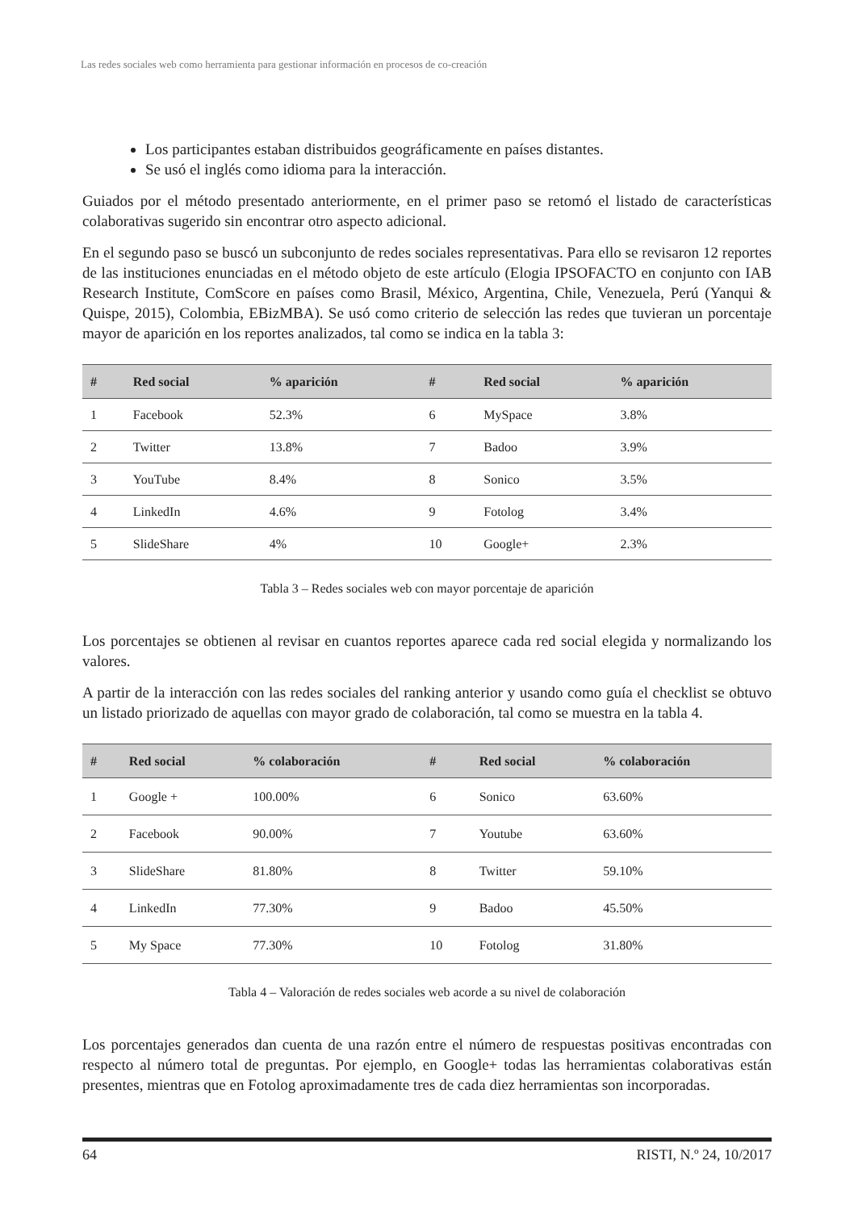Las redes sociales web como herramienta para gestionar información en procesos de co-creación
Los participantes estaban distribuidos geográficamente en países distantes.
Se usó el inglés como idioma para la interacción.
Guiados por el método presentado anteriormente, en el primer paso se retomó el listado de características colaborativas sugerido sin encontrar otro aspecto adicional.
En el segundo paso se buscó un subconjunto de redes sociales representativas. Para ello se revisaron 12 reportes de las instituciones enunciadas en el método objeto de este artículo (Elogia IPSOFACTO en conjunto con IAB Research Institute, ComScore en países como Brasil, México, Argentina, Chile, Venezuela, Perú (Yanqui & Quispe, 2015), Colombia, EBizMBA). Se usó como criterio de selección las redes que tuvieran un porcentaje mayor de aparición en los reportes analizados, tal como se indica en la tabla 3:
| # | Red social | % aparición | # | Red social | % aparición |
| --- | --- | --- | --- | --- | --- |
| 1 | Facebook | 52.3% | 6 | MySpace | 3.8% |
| 2 | Twitter | 13.8% | 7 | Badoo | 3.9% |
| 3 | YouTube | 8.4% | 8 | Sonico | 3.5% |
| 4 | LinkedIn | 4.6% | 9 | Fotolog | 3.4% |
| 5 | SlideShare | 4% | 10 | Google+ | 2.3% |
Tabla 3 – Redes sociales web con mayor porcentaje de aparición
Los porcentajes se obtienen al revisar en cuantos reportes aparece cada red social elegida y normalizando los valores.
A partir de la interacción con las redes sociales del ranking anterior y usando como guía el checklist se obtuvo un listado priorizado de aquellas con mayor grado de colaboración, tal como se muestra en la tabla 4.
| # | Red social | % colaboración | # | Red social | % colaboración |
| --- | --- | --- | --- | --- | --- |
| 1 | Google + | 100.00% | 6 | Sonico | 63.60% |
| 2 | Facebook | 90.00% | 7 | Youtube | 63.60% |
| 3 | SlideShare | 81.80% | 8 | Twitter | 59.10% |
| 4 | LinkedIn | 77.30% | 9 | Badoo | 45.50% |
| 5 | My Space | 77.30% | 10 | Fotolog | 31.80% |
Tabla 4 – Valoración de redes sociales web acorde a su nivel de colaboración
Los porcentajes generados dan cuenta de una razón entre el número de respuestas positivas encontradas con respecto al número total de preguntas. Por ejemplo, en Google+ todas las herramientas colaborativas están presentes, mientras que en Fotolog aproximadamente tres de cada diez herramientas son incorporadas.
64 RISTI, N.º 24, 10/2017